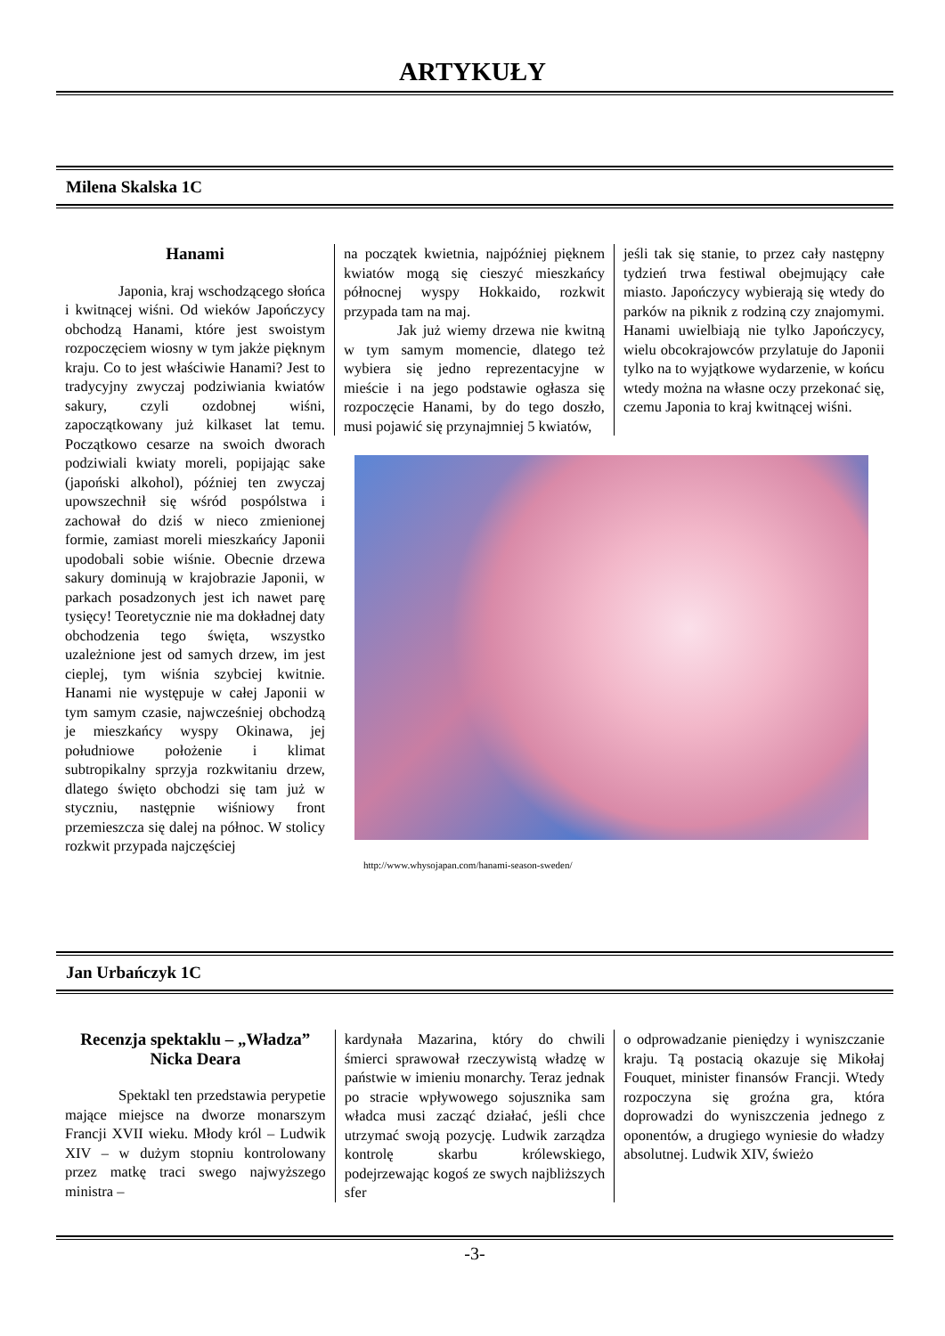ARTYKUŁY
Milena Skalska 1C
Hanami
Japonia, kraj wschodzącego słońca i kwitnącej wiśni. Od wieków Japończycy obchodzą Hanami, które jest swoistym rozpoczęciem wiosny w tym jakże pięknym kraju. Co to jest właściwie Hanami? Jest to tradycyjny zwyczaj podziwiania kwiatów sakury, czyli ozdobnej wiśni, zapoczątkowany już kilkaset lat temu. Początkowo cesarze na swoich dworach podziwiali kwiaty moreli, popijając sake (japoński alkohol), później ten zwyczaj upowszechnił się wśród pospólstwa i zachował do dziś w nieco zmienionej formie, zamiast moreli mieszkańcy Japonii upodobali sobie wiśnie. Obecnie drzewa sakury dominują w krajobrazie Japonii, w parkach posadzonych jest ich nawet parę tysięcy! Teoretycznie nie ma dokładnej daty obchodzenia tego święta, wszystko uzależnione jest od samych drzew, im jest cieplej, tym wiśnia szybciej kwitnie. Hanami nie występuje w całej Japonii w tym samym czasie, najwcześniej obchodzą je mieszkańcy wyspy Okinawa, jej południowe położenie i klimat subtropikalny sprzyja rozkwitaniu drzew, dlatego święto obchodzi się tam już w styczniu, następnie wiśniowy front przemieszcza się dalej na północ. W stolicy rozkwit przypada najczęściej
na początek kwietnia, najpóźniej pięknem kwiatów mogą się cieszyć mieszkańcy północnej wyspy Hokkaido, rozkwit przypada tam na maj.
Jak już wiemy drzewa nie kwitną w tym samym momencie, dlatego też wybiera się jedno reprezentacyjne w mieście i na jego podstawie ogłasza się rozpoczęcie Hanami, by do tego doszło, musi pojawić się przynajmniej 5 kwiatów,
jeśli tak się stanie, to przez cały następny tydzień trwa festiwal obejmujący całe miasto. Japończycy wybierają się wtedy do parków na piknik z rodziną czy znajomymi. Hanami uwielbiają nie tylko Japończycy, wielu obcokrajowców przylatuje do Japonii tylko na to wyjątkowe wydarzenie, w końcu wtedy można na własne oczy przekonać się, czemu Japonia to kraj kwitnącej wiśni.
http://www.whysojapan.com/hanami-season-sweden/
Jan Urbańczyk 1C
Recenzja spektaklu – „Władza”
Nicka Deara
Spektakl ten przedstawia perypetie mające miejsce na dworze monarszym Francji XVII wieku. Młody król – Ludwik XIV – w dużym stopniu kontrolowany przez matkę traci swego najwyższego ministra –
kardynała Mazarina, który do chwili śmierci sprawował rzeczywistą władzę w państwie w imieniu monarchy. Teraz jednak po stracie wpływowego sojusznika sam władca musi zacząć działać, jeśli chce utrzymać swoją pozycję. Ludwik zarządza kontrolę skarbu królewskiego, podejrzewając kogoś ze swych najbliższych sfer
o odprowadzanie pieniędzy i wyniszczanie kraju. Tą postacią okazuje się Mikołaj Fouquet, minister finansów Francji. Wtedy rozpoczyna się groźna gra, która doprowadzi do wyniszczenia jednego z oponentów, a drugiego wyniesie do władzy absolutnej. Ludwik XIV, świeżo
-3-